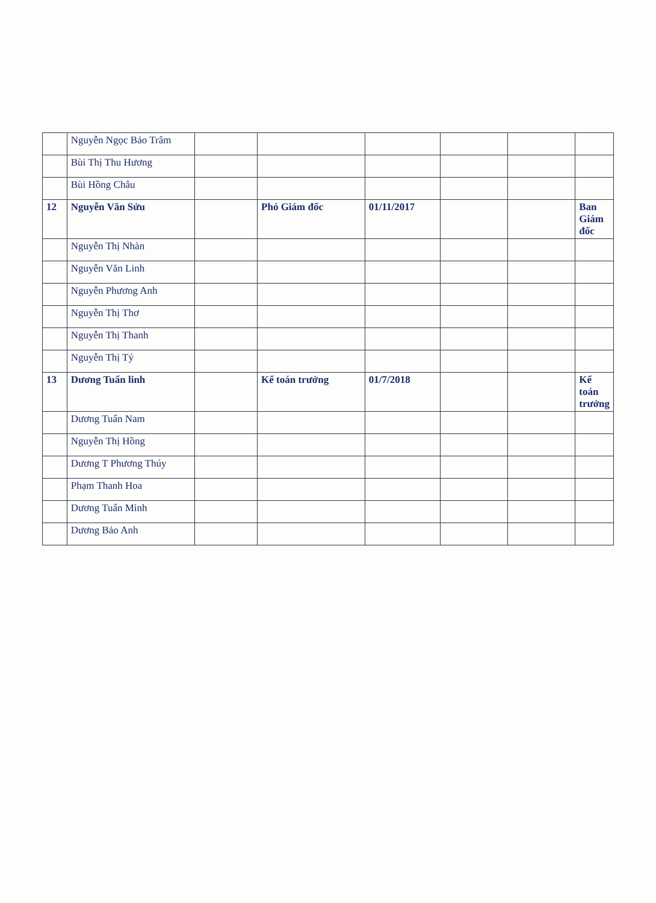| | Nguyễn Ngọc Bảo Trâm | | | | | | |
| | Bùi Thị Thu Hương | | | | | | |
| | Bùi Hồng Châu | | | | | | |
| 12 | Nguyễn Văn Sửu | | Phó Giám đốc | 01/11/2017 | | | Ban Giám đốc |
| | Nguyễn Thị Nhàn | | | | | | |
| | Nguyễn Văn Linh | | | | | | |
| | Nguyễn Phương Anh | | | | | | |
| | Nguyễn Thị Thơ | | | | | | |
| | Nguyễn Thị Thanh | | | | | | |
| | Nguyễn Thị Tý | | | | | | |
| 13 | Dương Tuấn linh | | Kế toán trưởng | 01/7/2018 | | | Kế toán trưởng |
| | Dương Tuấn Nam | | | | | | |
| | Nguyễn Thị Hồng | | | | | | |
| | Dương T Phương Thúy | | | | | | |
| | Phạm Thanh Hoa | | | | | | |
| | Dương Tuấn Minh | | | | | | |
| | Dương Bảo Anh | | | | | | |